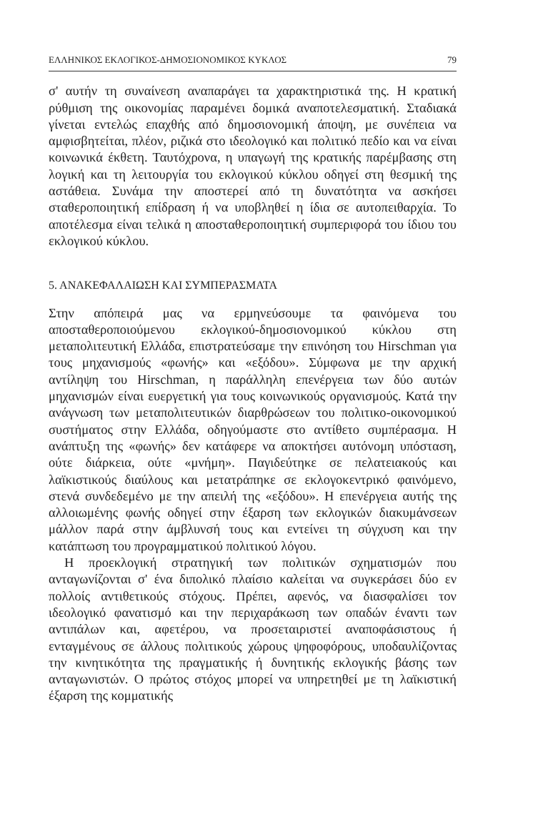ΕΛΛΗΝΙΚΟΣ ΕΚΛΟΓΙΚΟΣ-ΔΗΜΟΣΙΟΝΟΜΙΚΟΣ ΚΥΚΛΟΣ 79
σ' αυτήν τη συναίνεση αναπαράγει τα χαρακτηριστικά της. Η κρατική ρύθμιση της οικονομίας παραμένει δομικά αναποτελεσματική. Σταδιακά γίνεται εντελώς επαχθής από δημοσιονομική άποψη, με συνέπεια να αμφισβητείται, πλέον, ριζικά στο ιδεολογικό και πολιτικό πεδίο και να είναι κοινωνικά έκθετη. Ταυτόχρονα, η υπαγωγή της κρατικής παρέμβασης στη λογική και τη λειτουργία του εκλογικού κύκλου οδηγεί στη θεσμική της αστάθεια. Συνάμα την αποστερεί από τη δυνατότητα να ασκήσει σταθεροποιητική επίδραση ή να υποβληθεί η ίδια σε αυτοπειθαρχία. Το αποτέλεσμα είναι τελικά η αποσταθεροποιητική συμπεριφορά του ίδιου του εκλογικού κύκλου.
5. ΑΝΑΚΕΦΑΛΑΙΩΣΗ ΚΑΙ ΣΥΜΠΕΡΑΣΜΑΤΑ
Στην απόπειρά μας να ερμηνεύσουμε τα φαινόμενα του αποσταθεροποιούμενου εκλογικού-δημοσιονομικού κύκλου στη μεταπολιτευτική Ελλάδα, επιστρατεύσαμε την επινόηση του Hirschman για τους μηχανισμούς «φωνής» και «εξόδου». Σύμφωνα με την αρχική αντίληψη του Hirschman, η παράλληλη επενέργεια των δύο αυτών μηχανισμών είναι ευεργετική για τους κοινωνικούς οργανισμούς. Κατά την ανάγνωση των μεταπολιτευτικών διαρθρώσεων του πολιτικο-οικονομικού συστήματος στην Ελλάδα, οδηγούμαστε στο αντίθετο συμπέρασμα. Η ανάπτυξη της «φωνής» δεν κατάφερε να αποκτήσει αυτόνομη υπόσταση, ούτε διάρκεια, ούτε «μνήμη». Παγιδεύτηκε σε πελατειακούς και λαϊκιστικούς διαύλους και μετατράπηκε σε εκλογοκεντρικό φαινόμενο, στενά συνδεδεμένο με την απειλή της «εξόδου». Η επενέργεια αυτής της αλλοιωμένης φωνής οδηγεί στην έξαρση των εκλογικών διακυμάνσεων μάλλον παρά στην άμβλυνσή τους και εντείνει τη σύγχυση και την κατάπτωση του προγραμματικού πολιτικού λόγου.
Η προεκλογική στρατηγική των πολιτικών σχηματισμών που ανταγωνίζονται σ' ένα διπολικό πλαίσιο καλείται να συγκεράσει δύο εν πολλοίς αντιθετικούς στόχους. Πρέπει, αφενός, να διασφαλίσει τον ιδεολογικό φανατισμό και την περιχαράκωση των οπαδών έναντι των αντιπάλων και, αφετέρου, να προσεταιριστεί αναποφάσιστους ή ενταγμένους σε άλλους πολιτικούς χώρους ψηφοφόρους, υποδαυλίζοντας την κινητικότητα της πραγματικής ή δυνητικής εκλογικής βάσης των ανταγωνιστών. Ο πρώτος στόχος μπορεί να υπηρετηθεί με τη λαϊκιστική έξαρση της κομματικής